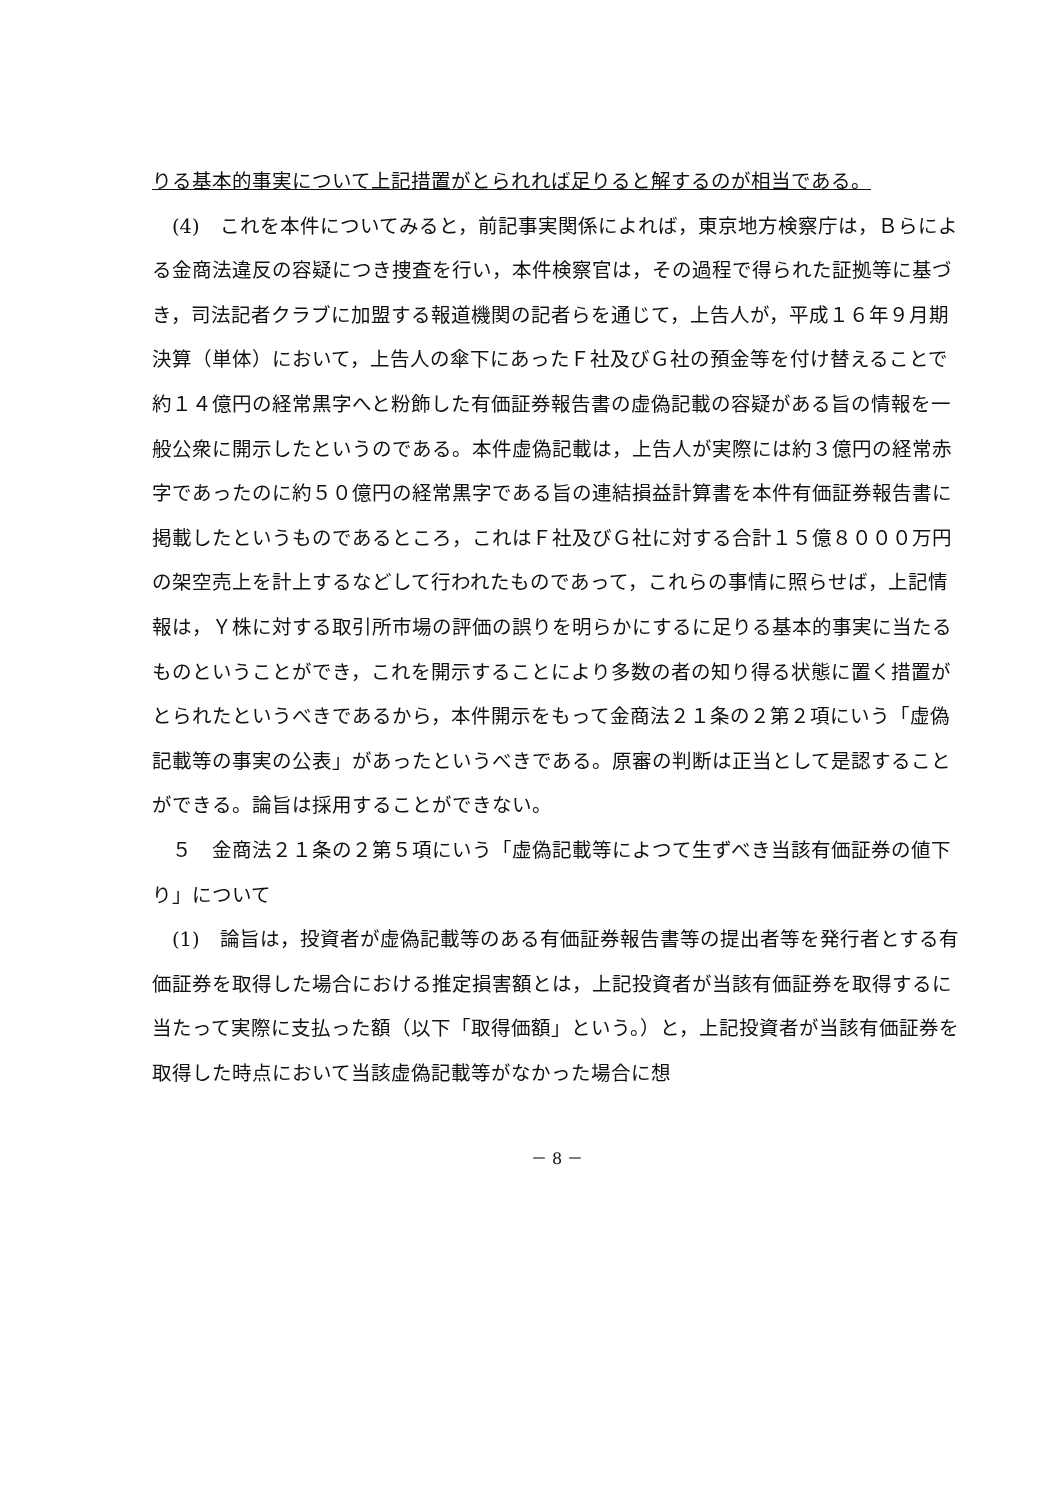りる基本的事実について上記措置がとられれば足りると解するのが相当である。
　(4)　これを本件についてみると，前記事実関係によれば，東京地方検察庁は，Ｂらによる金商法違反の容疑につき捜査を行い，本件検察官は，その過程で得られた証拠等に基づき，司法記者クラブに加盟する報道機関の記者らを通じて，上告人が，平成１６年９月期決算（単体）において，上告人の傘下にあったＦ社及びＧ社の預金等を付け替えることで約１４億円の経常黒字へと粉飾した有価証券報告書の虚偽記載の容疑がある旨の情報を一般公衆に開示したというのである。本件虚偽記載は，上告人が実際には約３億円の経常赤字であったのに約５０億円の経常黒字である旨の連結損益計算書を本件有価証券報告書に掲載したというものであるところ，これはＦ社及びＧ社に対する合計１５億８０００万円の架空売上を計上するなどして行われたものであって，これらの事情に照らせば，上記情報は，Ｙ株に対する取引所市場の評価の誤りを明らかにするに足りる基本的事実に当たるものということができ，これを開示することにより多数の者の知り得る状態に置く措置がとられたというべきであるから，本件開示をもって金商法２１条の２第２項にいう「虚偽記載等の事実の公表」があったというべきである。原審の判断は正当として是認することができる。論旨は採用することができない。
　５　金商法２１条の２第５項にいう「虚偽記載等によつて生ずべき当該有価証券の値下り」について
　(1)　論旨は，投資者が虚偽記載等のある有価証券報告書等の提出者等を発行者とする有価証券を取得した場合における推定損害額とは，上記投資者が当該有価証券を取得するに当たって実際に支払った額（以下「取得価額」という。）と，上記投資者が当該有価証券を取得した時点において当該虚偽記載等がなかった場合に想
－ 8 －